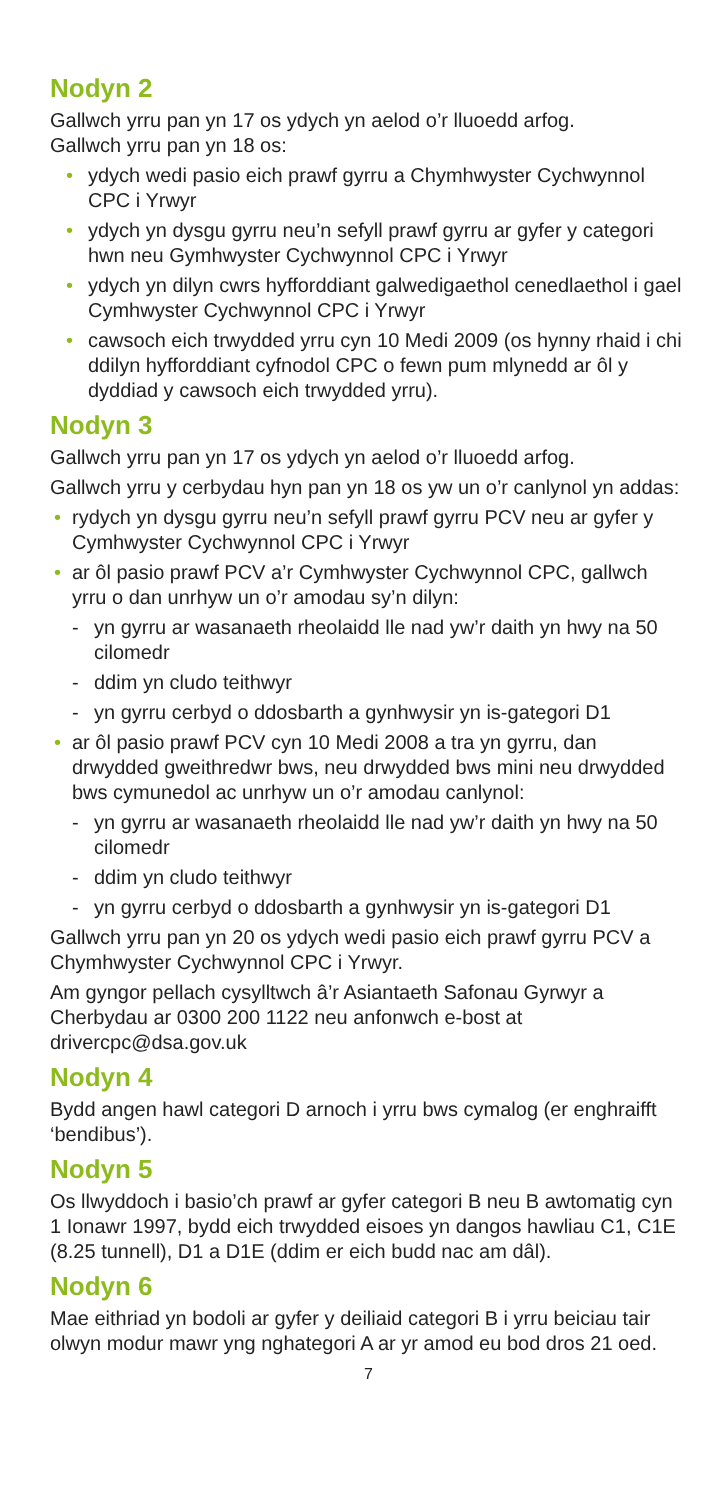Nodyn 2
Gallwch yrru pan yn 17 os ydych yn aelod o’r lluoedd arfog.
Gallwch yrru pan yn 18 os:
• ydych wedi pasio eich prawf gyrru a Chymhwyster Cychwynnol CPC i Yrwyr
• ydych yn dysgu gyrru neu’n sefyll prawf gyrru ar gyfer y categori hwn neu Gymhwyster Cychwynnol CPC i Yrwyr
• ydych yn dilyn cwrs hyfforddiant galwedigaethol cenedlaethol i gael Cymhwyster Cychwynnol CPC i Yrwyr
• cawsoch eich trwydded yrru cyn 10 Medi 2009 (os hynny rhaid i chi ddilyn hyfforddiant cyfnodol CPC o fewn pum mlynedd ar ôl y dyddiad y cawsoch eich trwydded yrru).
Nodyn 3
Gallwch yrru pan yn 17 os ydych yn aelod o’r lluoedd arfog.
Gallwch yrru y cerbydau hyn pan yn 18 os yw un o’r canlynol yn addas:
• rydych yn dysgu gyrru neu’n sefyll prawf gyrru PCV neu ar gyfer y Cymhwyster Cychwynnol CPC i Yrwyr
• ar ôl pasio prawf PCV a’r Cymhwyster Cychwynnol CPC, gallwch yrru o dan unrhyw un o’r amodau sy’n dilyn:
- yn gyrru ar wasanaeth rheolaidd lle nad yw’r daith yn hwy na 50 cilomedr
- ddim yn cludo teithwyr
- yn gyrru cerbyd o ddosbarth a gynhwysir yn is-gategori D1
• ar ôl pasio prawf PCV cyn 10 Medi 2008 a tra yn gyrru, dan drwydded gweithredwr bws, neu drwydded bws mini neu drwydded bws cymunedol ac unrhyw un o’r amodau canlynol:
- yn gyrru ar wasanaeth rheolaidd lle nad yw’r daith yn hwy na 50 cilomedr
- ddim yn cludo teithwyr
- yn gyrru cerbyd o ddosbarth a gynhwysir yn is-gategori D1
Gallwch yrru pan yn 20 os ydych wedi pasio eich prawf gyrru PCV a Chymhwyster Cychwynnol CPC i Yrwyr.
Am gyngor pellach cysylltwch â’r Asiantaeth Safonau Gyrwyr a Cherbydau ar 0300 200 1122 neu anfonwch e-bost at drivercpc@dsa.gov.uk
Nodyn 4
Bydd angen hawl categori D arnoch i yrru bws cymalog (er enghraifft ‘bendibus’).
Nodyn 5
Os llwyddoch i basio’ch prawf ar gyfer categori B neu B awtomatig cyn 1 Ionawr 1997, bydd eich trwydded eisoes yn dangos hawliau C1, C1E (8.25 tunnell), D1 a D1E (ddim er eich budd nac am dâl).
Nodyn 6
Mae eithriad yn bodoli ar gyfer y deiliaid categori B i yrru beiciau tair olwyn modur mawr yng nghategori A ar yr amod eu bod dros 21 oed.
7